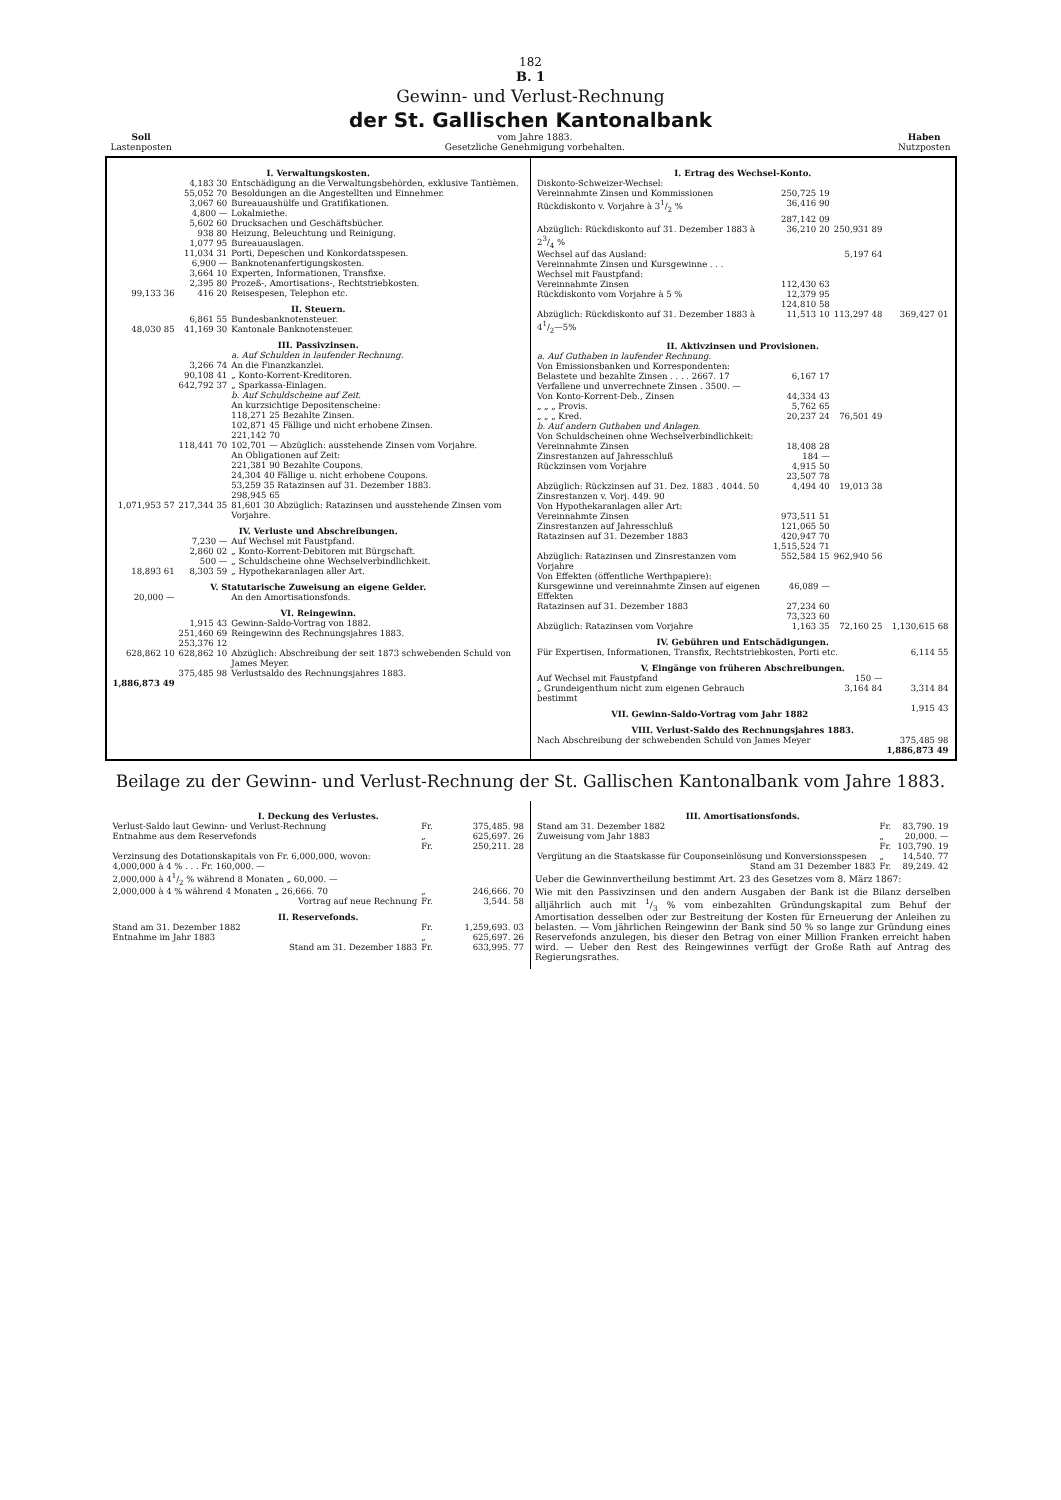182
B. 1
Gewinn- und Verlust-Rechnung
der St. Gallischen Kantonalbank
Soll
Lastenposten
vom Jahre 1883.
Gesetzliche Genehmigung vorbehalten.
Haben
Nutzposten
| I. Verwaltungskosten. | | |
| --- | --- | --- |
| | 4,183 30 | Entschädigung an die Verwaltungsbehörden, exklusive Tantièmen. |
| | 55,052 70 | Besoldungen an die Angestellten und Einnehmer. |
| | 3,067 60 | Bureauaushülfe und Gratifikationen. |
| | 4,800 — | Lokalmiethe. |
| | 5,602 60 | Drucksachen und Geschäftsbücher. |
| | 938 80 | Heizung, Beleuchtung und Reinigung. |
| | 1,077 95 | Bureauauslagen. |
| | 11,034 31 | Porti, Depeschen und Konkordatsspesen. |
| | 6,900 — | Banknotenanfertigungskosten. |
| | 3,664 10 | Experten, Informationen, Transfixe. |
| | 2,395 80 | Prozeß-, Amortisations-, Rechtstriebkosten. |
| 99,133 36 | 416 20 | Reisespesen, Telephon etc. |
| II. Steuern. | | |
| | 6,861 55 | Bundesbanknotensteuer. |
| 48,030 85 | 41,169 30 | Kantonale Banknotensteuer. |
| III. Passivzinsen. | | |
| | | a. Auf Schulden in laufender Rechnung. |
| | 3,266 74 | An die Finanzkanzlei. |
| | 90,108 41 | „ Konto-Korrent-Kreditoren. |
| | 642,792 37 | „ Sparkassa-Einlagen. |
| | | b. Auf Schuldscheine auf Zeit. An kurzsichtige Depositenscheine: 118,271 25 Bezahlte Zinsen. 102,871 45 Fällige und nicht erhobene Zinsen. 221,142 70 |
| | 118,441 70 | 102,701 — Abzüglich: ausstehende Zinsen vom Vorjahre. |
| | | An Obligationen auf Zeit: 221,381 90 Bezahlte Coupons. 24,304 40 Fällige u. nicht erhobene Coupons. 53,259 35 Ratazinsen auf 31. Dezember 1883. 298,945 65 |
| 1,071,953 57 | 217,344 35 | 81,601 30 Abzüglich: Ratazinsen und ausstehende Zinsen vom Vorjahre. |
| IV. Verluste und Abschreibungen. | | |
| | 7,230 — | Auf Wechsel mit Faustpfand. |
| | 2,860 02 | „ Konto-Korrent-Debitoren mit Bürgschaft. |
| | 500 — | „ Schuldscheine ohne Wechselverbindlichkeit. |
| 18,893 61 | 8,303 59 | „ Hypothekaranlagen aller Art. |
| V. Statutarische Zuweisung an eigene Gelder. | | |
| 20,000 — | | An den Amortisationsfonds. |
| VI. Reingewinn. | | |
| | 1,915 43 | Gewinn-Saldo-Vortrag von 1882. |
| | 251,460 69 | Reingewinn des Rechnungsjahres 1883. |
| | 253,376 12 | |
| 628,862 10 | 628,862 10 | Abzüglich: Abschreibung der seit 1873 schwebenden Schuld von James Meyer. |
| | 375,485 98 | Verlustsaldo des Rechnungsjahres 1883. |
| 1,886,873 49 | | |
| I. Ertrag des Wechsel-Konto. | | | |
| --- | --- | --- | --- |
| Diskonto-Schweizer-Wechsel: | | | |
| Vereinnahmte Zinsen und Kommissionen | 250,725 19 | | |
| Rückdiskonto v. Vorjahre à 31/2 % | 36,416 90 | | |
| | 287,142 09 | | |
| Abzüglich: Rückdiskonto auf 31. Dezember 1883 à 23/4 % | 36,210 20 | 250,931 89 | |
| Wechsel auf das Ausland: Vereinnahmte Zinsen und Kursgewinne . . . | | 5,197 64 | |
| Wechsel mit Faustpfand: | | | |
| Vereinnahmte Zinsen | 112,430 63 | | |
| Rückdiskonto vom Vorjahre à 5 % | 12,379 95 | | |
| | 124,810 58 | | |
| Abzüglich: Rückdiskonto auf 31. Dezember 1883 à 41/2—5% | 11,513 10 | 113,297 48 | 369,427 01 |
| II. Aktivzinsen und Provisionen. | | | |
| a. Auf Guthaben in laufender Rechnung. Von Emissionsbanken und Korrespondenten: | | | |
| Belastete und bezahlte Zinsen . . . . 2667. 17 Verfallene und unverrechnete Zinsen . 3500. — | 6,167 17 | | |
| Von Konto-Korrent-Deb., Zinsen | 44,334 43 | | |
| „ „ „ Provis. | 5,762 65 | | |
| „ „ „ Kred. | 20,237 24 | 76,501 49 | |
| b. Auf andern Guthaben und Anlagen. Von Schuldscheinen ohne Wechselverbindlichkeit: | | | |
| Vereinnahmte Zinsen | 18,408 28 | | |
| Zinsrestanzen auf Jahresschluß | 184 — | | |
| Rückzinsen vom Vorjahre | 4,915 50 | | |
| | 23,507 78 | | |
| Abzüglich: Rückzinsen auf 31. Dez. 1883 . 4044. 50 Zinsrestanzen v. Vorj. 449. 90 | 4,494 40 | 19,013 38 | |
| Von Hypothekaranlagen aller Art: | | | |
| Vereinnahmte Zinsen | 973,511 51 | | |
| Zinsrestanzen auf Jahresschluß | 121,065 50 | | |
| Ratazinsen auf 31. Dezember 1883 | 420,947 70 | | |
| | 1,515,524 71 | | |
| Abzüglich: Ratazinsen und Zinsrestanzen vom Vorjahre | 552,584 15 | 962,940 56 | |
| Von Effekten (öffentliche Werthpapiere): | | | |
| Kursgewinne und vereinnahmte Zinsen auf eigenen Effekten | 46,089 — | | |
| Ratazinsen auf 31. Dezember 1883 | 27,234 60 | | |
| | 73,323 60 | | |
| Abzüglich: Ratazinsen vom Vorjahre | 1,163 35 | 72,160 25 | 1,130,615 68 |
| IV. Gebühren und Entschädigungen. | | | |
| Für Expertisen, Informationen, Transfix, Rechtstriebkosten, Porti etc. | | | 6,114 55 |
| V. Eingänge von früheren Abschreibungen. | | | |
| Auf Wechsel mit Faustpfand | | 150 — | |
| „ Grundeigenthum nicht zum eigenen Gebrauch bestimmt | | 3,164 84 | 3,314 84 |
| VII. Gewinn-Saldo-Vortrag vom Jahr 1882 | | | 1,915 43 |
| VIII. Verlust-Saldo des Rechnungsjahres 1883. | | | |
| Nach Abschreibung der schwebenden Schuld von James Meyer | | | 375,485 98 |
| | | | 1,886,873 49 |
Beilage zu der Gewinn- und Verlust-Rechnung der St. Gallischen Kantonalbank vom Jahre 1883.
| I. Deckung des Verlustes. | | |
| --- | --- | --- |
| Verlust-Saldo laut Gewinn- und Verlust-Rechnung | Fr. | 375,485. 98 |
| Entnahme aus dem Reservefonds | „ | 625,697. 26 |
| | Fr. | 250,211. 28 |
| Verzinsung des Dotationskapitals von Fr. 6,000,000, wovon: | | |
| 4,000,000 à 4 % . . . Fr. 160,000. — | | |
| 2,000,000 à 41/2 % während 8 Monaten „ 60,000. — | | |
| 2,000,000 à 4 % während 4 Monaten „ 26,666. 70 | „ | 246,666. 70 |
| Vortrag auf neue Rechnung | Fr. | 3,544. 58 |
| II. Reservefonds. | | |
| Stand am 31. Dezember 1882 | Fr. | 1,259,693. 03 |
| Entnahme im Jahr 1883 | „ | 625,697. 26 |
| Stand am 31. Dezember 1883 | Fr. | 633,995. 77 |
| III. Amortisationsfonds. | | |
| --- | --- | --- |
| Stand am 31. Dezember 1882 | Fr. | 83,790. 19 |
| Zuweisung vom Jahr 1883 | „ | 20,000. — |
| | Fr. | 103,790. 19 |
| Vergütung an die Staatskasse für Couponseinlösung und Konversionsspesen | „ | 14,540. 77 |
| Stand am 31 Dezember 1883 | Fr. | 89,249. 42 |
Ueber die Gewinnvertheilung bestimmt Art. 23 des Gesetzes vom 8. März 1867:
Wie mit den Passivzinsen und den andern Ausgaben der Bank ist die Bilanz derselben alljährlich auch mit 1/3 % vom einbezahlten Gründungskapital zum Behuf der Amortisation desselben oder zur Bestreitung der Kosten für Erneuerung der Anleihen zu belasten. — Vom jährlichen Reingewinn der Bank sind 50 % so lange zur Gründung eines Reservefonds anzulegen, bis dieser den Betrag von einer Million Franken erreicht haben wird. — Ueber den Rest des Reingewinnes verfügt der Große Rath auf Antrag des Regierungsrathes.